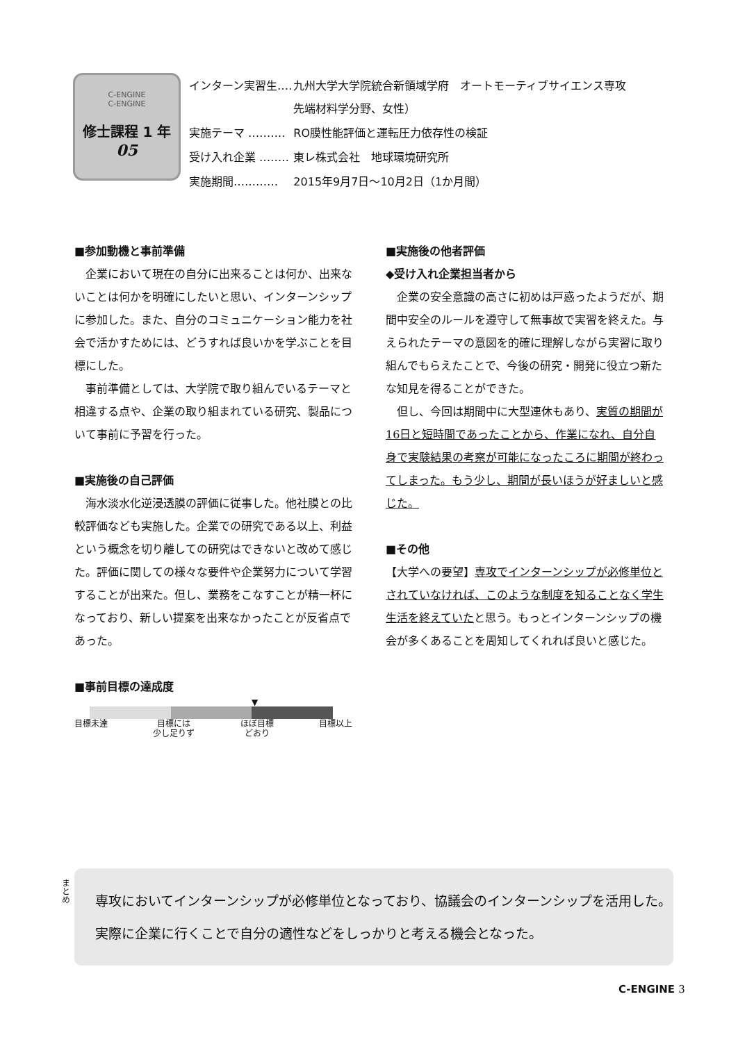C-ENGINE
C-ENGINE
修士課程 1 年
05
| インターン実習生‥‥ | 九州大学大学院統合新領域学府 オートモーティブサイエンス専攻 先端材料学分野、女性） |
| 実施テーマ ‥‥‥‥‥ | RO膜性能評価と運転圧力依存性の検証 |
| 受け入れ企業 ‥‥‥‥ | 東レ株式会社 地球環境研究所 |
| 実施期間‥‥‥‥‥‥ | 2015年9月7日～10月2日（1か月間） |
■参加動機と事前準備
企業において現在の自分に出来ることは何か、出来ないことは何かを明確にしたいと思い、インターンシップに参加した。また、自分のコミュニケーション能力を社会で活かすためには、どうすれば良いかを学ぶことを目標にした。
事前準備としては、大学院で取り組んでいるテーマと相違する点や、企業の取り組まれている研究、製品について事前に予習を行った。
■実施後の自己評価
海水淡水化逆浸透膜の評価に従事した。他社膜との比較評価なども実施した。企業での研究である以上、利益という概念を切り離しての研究はできないと改めて感じた。評価に関しての様々な要件や企業努力について学習することが出来た。但し、業務をこなすことが精一杯になっており、新しい提案を出来なかったことが反省点であった。
■事前目標の達成度
▼
目標未達 目標には
少し足りず ほぼ目標
どおり 目標以上
■実施後の他者評価
◆受け入れ企業担当者から
企業の安全意識の高さに初めは戸惑ったようだが、期間中安全のルールを遵守して無事故で実習を終えた。与えられたテーマの意図を的確に理解しながら実習に取り組んでもらえたことで、今後の研究・開発に役立つ新たな知見を得ることができた。
但し、今回は期間中に大型連休もあり、実質の期間が16日と短時間であったことから、作業になれ、自分自身で実験結果の考察が可能になったころに期間が終わってしまった。もう少し、期間が長いほうが好ましいと感じた。
■その他
【大学への要望】専攻でインターンシップが必修単位とされていなければ、このような制度を知ることなく学生生活を終えていたと思う。もっとインターンシップの機会が多くあることを周知してくれれば良いと感じた。
まとめ
専攻においてインターンシップが必修単位となっており、協議会のインターンシップを活用した。
実際に企業に行くことで自分の適性などをしっかりと考える機会となった。
C-ENGINE 3